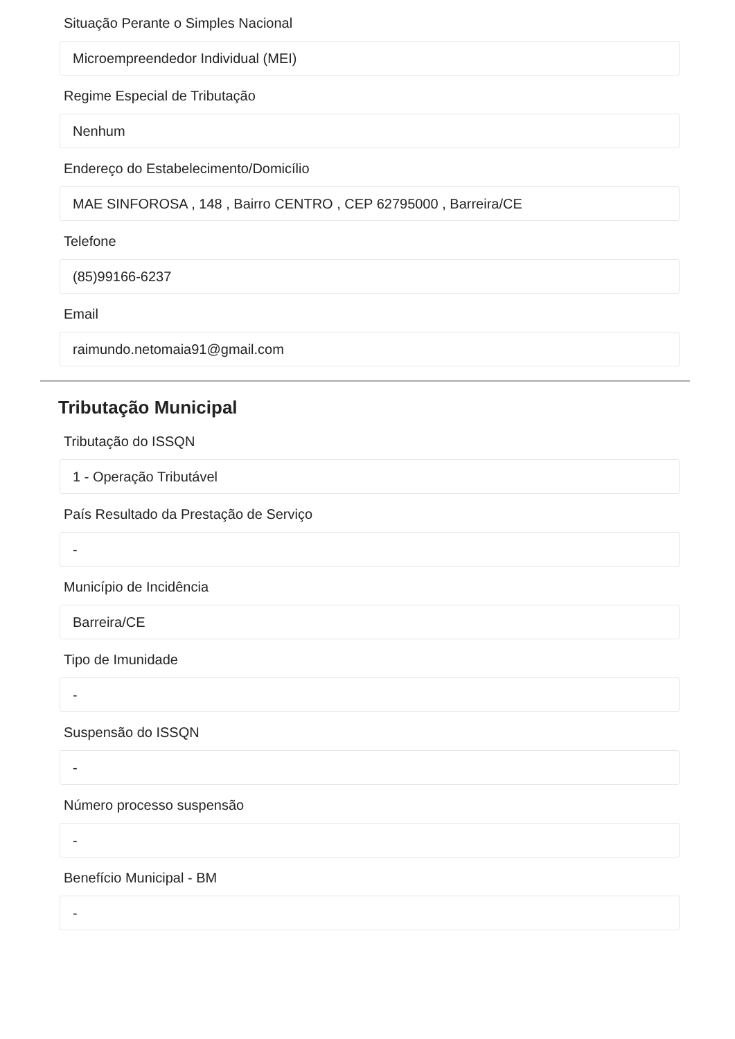Situação Perante o Simples Nacional
Microempreendedor Individual (MEI)
Regime Especial de Tributação
Nenhum
Endereço do Estabelecimento/Domicílio
MAE SINFOROSA , 148 , Bairro CENTRO , CEP 62795000 , Barreira/CE
Telefone
(85)99166-6237
Email
raimundo.netomaia91@gmail.com
Tributação Municipal
Tributação do ISSQN
1 - Operação Tributável
País Resultado da Prestação de Serviço
-
Município de Incidência
Barreira/CE
Tipo de Imunidade
-
Suspensão do ISSQN
-
Número processo suspensão
-
Benefício Municipal - BM
-